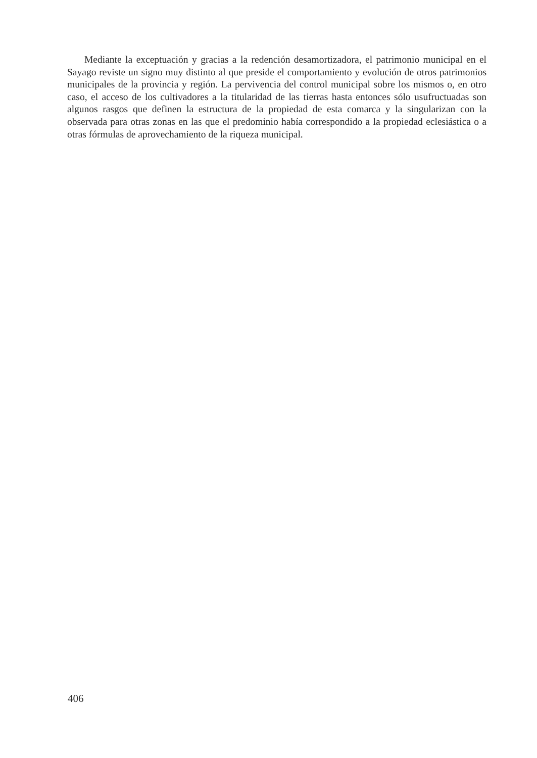Mediante la exceptuación y gracias a la redención desamortizadora, el patrimonio municipal en el Sayago reviste un signo muy distinto al que preside el comportamiento y evolución de otros patrimonios municipales de la provincia y región. La pervivencia del control municipal sobre los mismos o, en otro caso, el acceso de los cultivadores a la titularidad de las tierras hasta entonces sólo usufructuadas son algunos rasgos que definen la estructura de la propiedad de esta comarca y la singularizan con la observada para otras zonas en las que el predominio había correspondido a la propiedad eclesiástica o a otras fórmulas de aprovechamiento de la riqueza municipal.
406